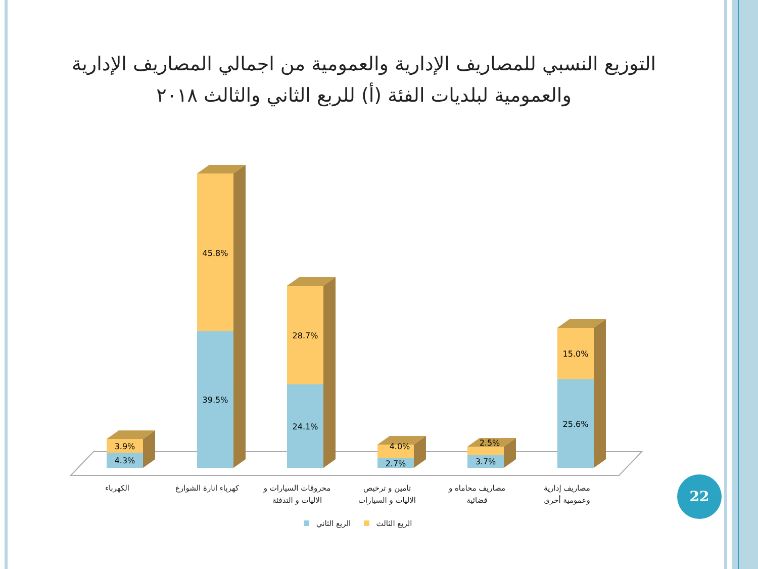التوزيع النسبي للمصاريف الإدارية والعمومية من اجمالي المصاريف الإدارية والعمومية لبلديات الفئة (أ) للربع الثاني والثالث ٢٠١٨
4.3%
3.9%
39.5%
45.8%
24.1%
28.7%
2.7%
4.0%
3.7%
2.5%
25.6%
15.0%
الكهرباء
كهرباء انارة الشوارع
محروقات السيارات و
الاليات و التدفئة
تامين و ترخيص
الاليات و السيارات
مصاريف محاماه و
قضائية
مصاريف إدارية
وعمومية أخرى
الربع الثاني
الربع الثالث
22